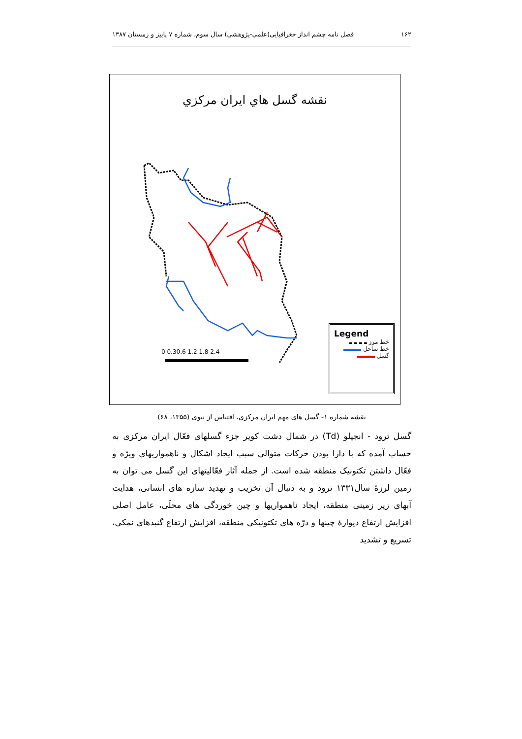۱۶۲ فصل نامه چشم انداز جغرافیایی(علمی-پژوهشی) سال سوم، شماره ۷ پاییز و زمستان ۱۳۸۷
نقشه گسل هاي ايران مركزي
.
0 0.30.6 1.2 1.8 2.4
Legend
خط مرز
خط ساحل
گسل
نقشه شماره ۱- گسل های مهم ایران مرکزی، اقتباس از نبوی (۱۳۵۵، ۶۸)
گسل ترود - انجیلو (Td) در شمال دشت کویر جزء گسلهای فعّال ایران مرکزی به حساب آمده که با دارا بودن حرکات متوالی سبب ایجاد اشکال و ناهمواریهای ویژه و فعّال داشتن تکتونیک منطقه شده است. از جمله آثار فعّالیتهای این گسل می توان به زمین لرزهٔ سال۱۳۳۱ ترود و به دنبال آن تخریب و تهدید سازه های انسانی، هدایت آبهای زیر زمینی منطقه، ایجاد ناهمواریها و چین خوردگی های محلّی، عامل اصلی افزایش ارتفاع دیوارهٔ چینها و درّه های تکتونیکی منطقه، افزایش ارتفاع گنبدهای نمکی، تسریع و تشدید